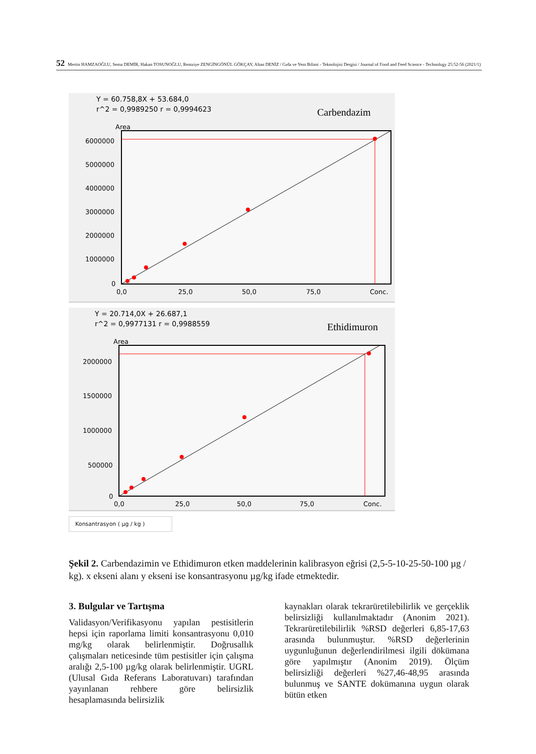52 Mertin HAMZAOĞLU, Sema DEMİR, Hakan TOSUNOĞLU, Remziye ZENGİNGÖNÜL GÖKÇAY, Altan DENİZ / Gıda ve Yem Bilimi - Teknolojisi Dergisi / Journal of Food and Feed Science - Technology 25:52-56 (2021/1)
Y = 60.758,8X + 53.684,0
r^2 = 0,9989250 r = 0,9994623
Carbendazim
Area
6000000
5000000
4000000
3000000
2000000
1000000
0
0,0
25,0
50,0
75,0
Conc.
Y = 20.714,0X + 26.687,1
r^2 = 0,9977131 r = 0,9988559
Ethidimuron
Area
2000000
1500000
1000000
500000
0
0,0
25,0
50,0
75,0
Conc.
Konsantrasyon ( µg / kg )
Şekil 2. Carbendazimin ve Ethidimuron etken maddelerinin kalibrasyon eğrisi (2,5-5-10-25-50-100 µg / kg). x ekseni alanı y ekseni ise konsantrasyonu µg/kg ifade etmektedir.
3. Bulgular ve Tartışma
Validasyon/Verifikasyonu yapılan pestisitlerin hepsi için raporlama limiti konsantrasyonu 0,010 mg/kg olarak belirlenmiştir. Doğrusallık çalışmaları neticesinde tüm pestisitler için çalışma aralığı 2,5-100 µg/kg olarak belirlenmiştir. UGRL (Ulusal Gıda Referans Laboratuvarı) tarafından yayınlanan rehbere göre belirsizlik hesaplamasında belirsizlik
kaynakları olarak tekrarüretilebilirlik ve gerçeklik belirsizliği kullanılmaktadır (Anonim 2021). Tekrarüretilebilirlik %RSD değerleri 6,85-17,63 arasında bulunmuştur. %RSD değerlerinin uygunluğunun değerlendirilmesi ilgili dökümana göre yapılmıştır (Anonim 2019). Ölçüm belirsizliği değerleri %27,46-48,95 arasında bulunmuş ve SANTE dokümanına uygun olarak bütün etken